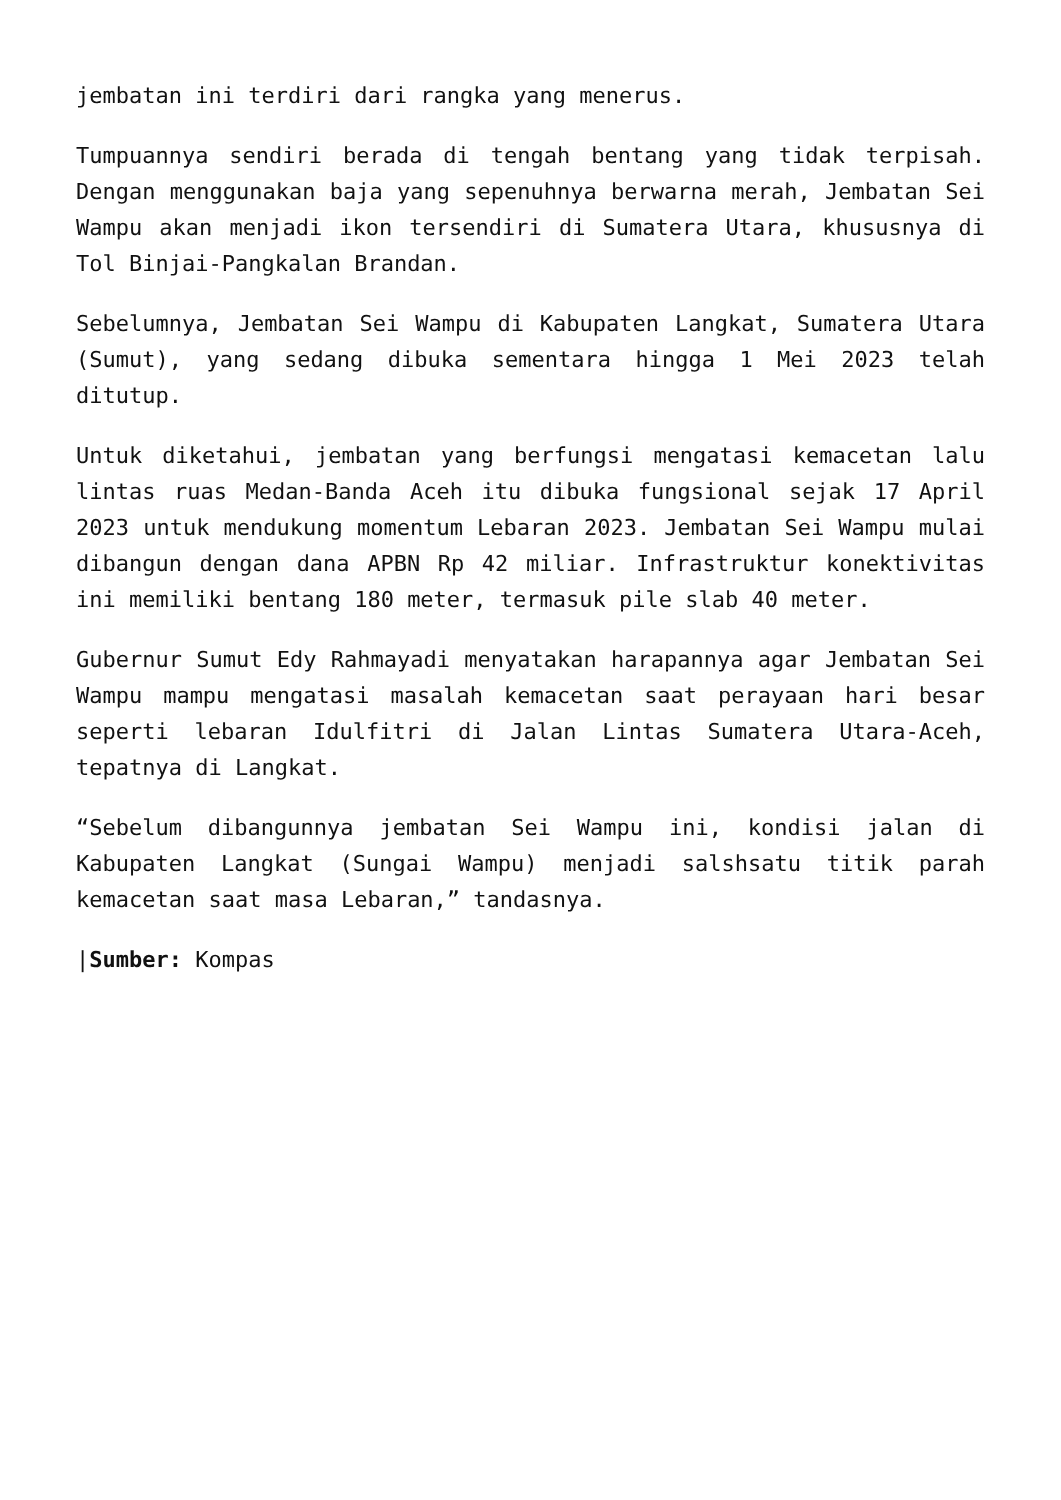jembatan ini terdiri dari rangka yang menerus.
Tumpuannya sendiri berada di tengah bentang yang tidak terpisah. Dengan menggunakan baja yang sepenuhnya berwarna merah, Jembatan Sei Wampu akan menjadi ikon tersendiri di Sumatera Utara, khususnya di Tol Binjai-Pangkalan Brandan.
Sebelumnya, Jembatan Sei Wampu di Kabupaten Langkat, Sumatera Utara (Sumut), yang sedang dibuka sementara hingga 1 Mei 2023 telah ditutup.
Untuk diketahui, jembatan yang berfungsi mengatasi kemacetan lalu lintas ruas Medan-Banda Aceh itu dibuka fungsional sejak 17 April 2023 untuk mendukung momentum Lebaran 2023. Jembatan Sei Wampu mulai dibangun dengan dana APBN Rp 42 miliar. Infrastruktur konektivitas ini memiliki bentang 180 meter, termasuk pile slab 40 meter.
Gubernur Sumut Edy Rahmayadi menyatakan harapannya agar Jembatan Sei Wampu mampu mengatasi masalah kemacetan saat perayaan hari besar seperti lebaran Idulfitri di Jalan Lintas Sumatera Utara-Aceh, tepatnya di Langkat.
“Sebelum dibangunnya jembatan Sei Wampu ini, kondisi jalan di Kabupaten Langkat (Sungai Wampu) menjadi salshsatu titik parah kemacetan saat masa Lebaran,” tandasnya.
|Sumber: Kompas